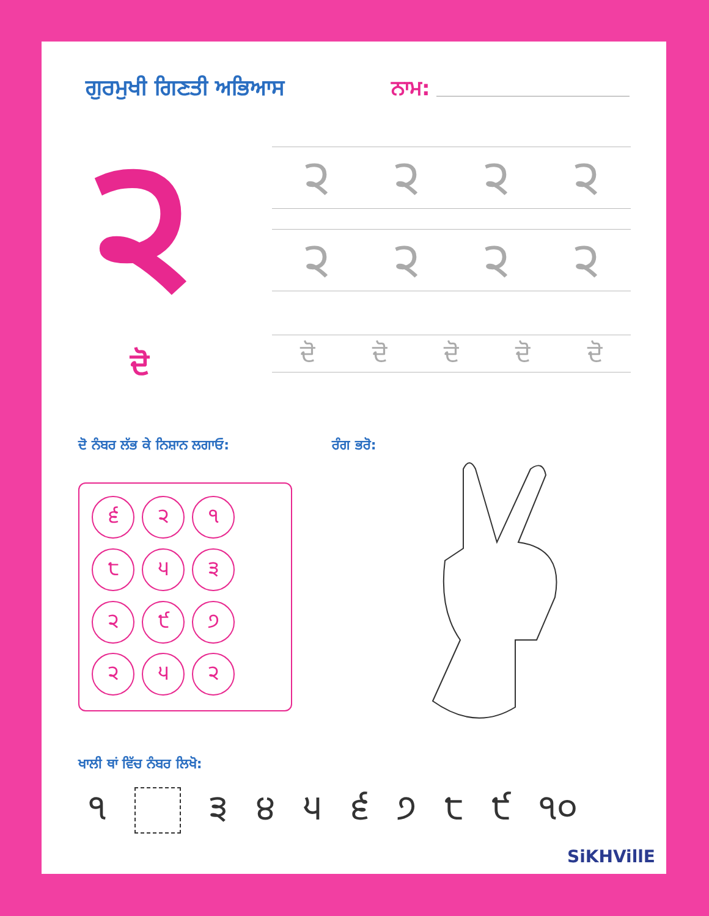ਗੁਰਮੁਖੀ ਗਿਣਤੀ ਅਭਿਆਸ ਨਾਮ:
੨
ਦੋ
੨ ੨ ੨ ੨
੨ ੨ ੨ ੨
ਦੋ ਦੋ ਦੋ ਦੋ ਦੋ
ਦੋ ਨੰਬਰ ਲੱਭ ਕੇ ਨਿਸ਼ਾਨ ਲਗਾਓ: ਰੰਗ ਭਰੋ:
੬
੨
੧
੮
੫
੩
੨
੯
੭
੨
੫
੨
ਖਾਲੀ ਥਾਂ ਵਿੱਚ ਨੰਬਰ ਲਿਖੋ:
੧ ੩੪੫੬੭੮੯ ੧੦
SiKHVillE